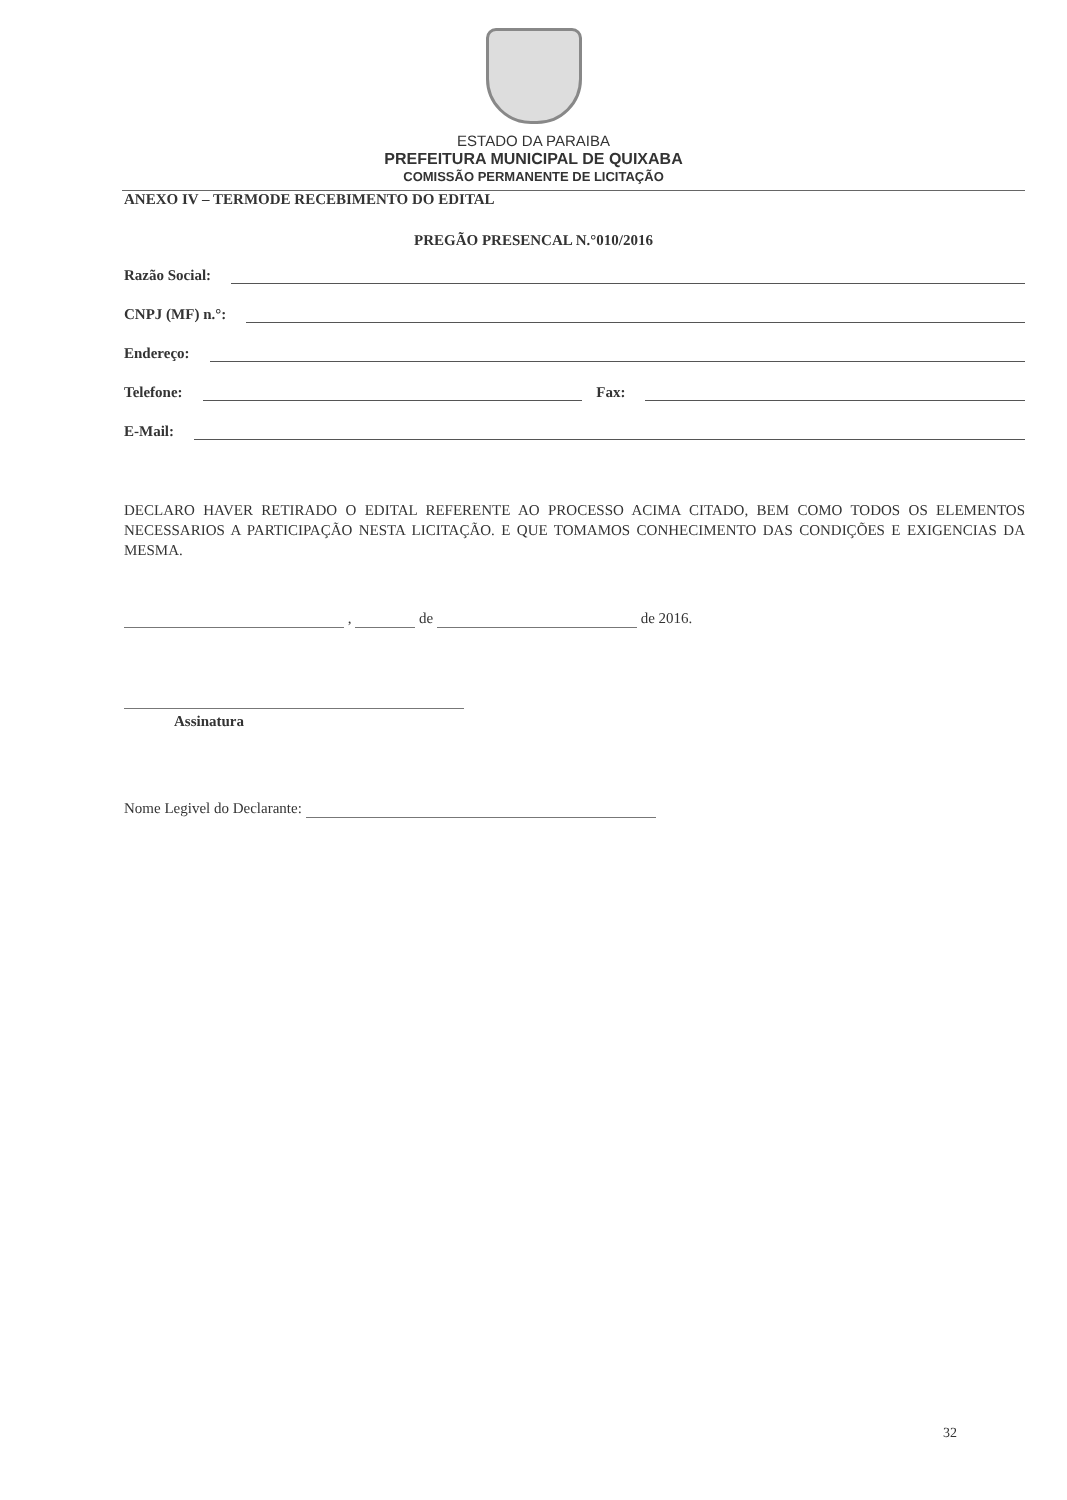ESTADO DA PARAIBA
PREFEITURA MUNICIPAL DE QUIXABA
COMISSÃO PERMANENTE DE LICITAÇÃO
ANEXO IV – TERMODE RECEBIMENTO DO EDITAL
PREGÃO PRESENCAL N.°010/2016
Razão Social:
CNPJ (MF) n.°:
Endereço:
Telefone: Fax:
E-Mail:
DECLARO HAVER RETIRADO O EDITAL REFERENTE AO PROCESSO ACIMA CITADO, BEM COMO TODOS OS ELEMENTOS NECESSARIOS A PARTICIPAÇÃO NESTA LICITAÇÃO. E QUE TOMAMOS CONHECIMENTO DAS CONDIÇÕES E EXIGENCIAS DA MESMA.
, de de 2016.
Assinatura
Nome Legivel do Declarante:
32